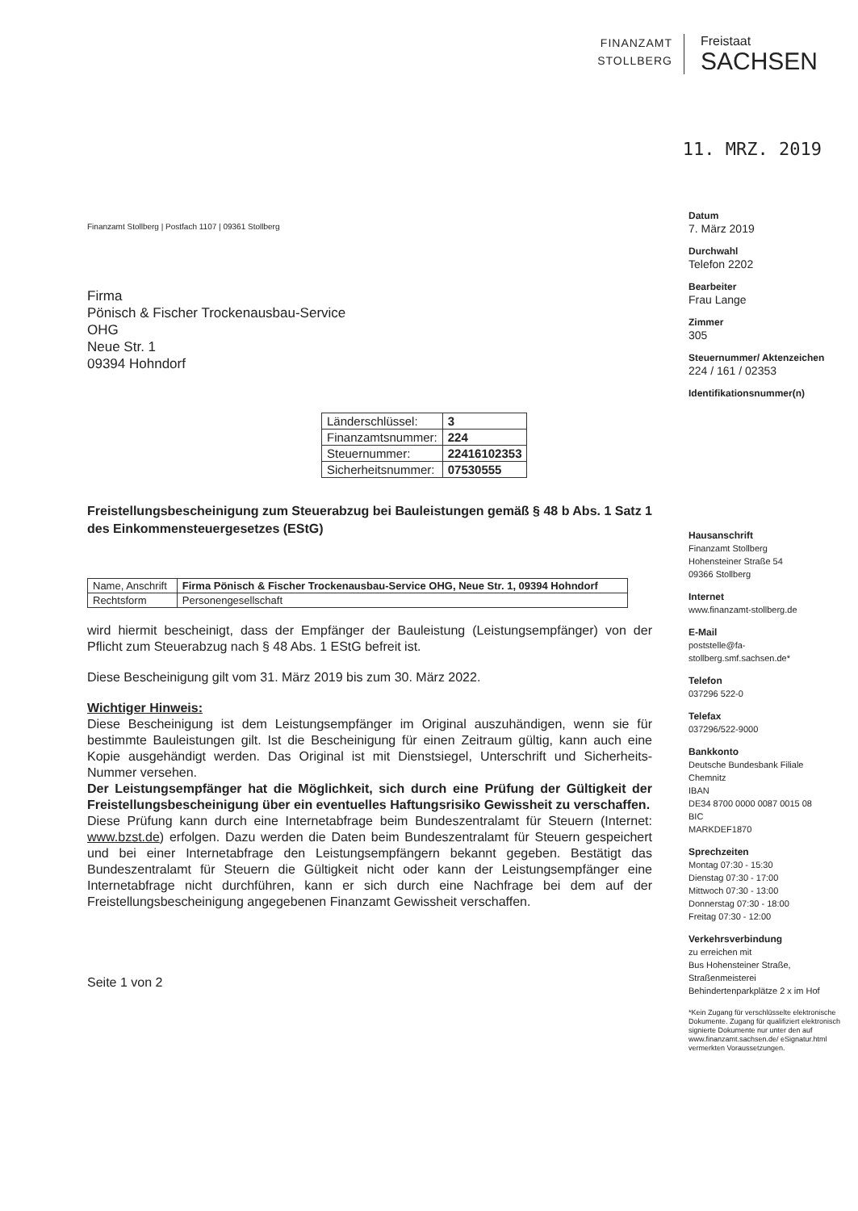FINANZAMT
STOLLBERG
Freistaat
SACHSEN
11. MRZ. 2019
Finanzamt Stollberg | Postfach 1107 | 09361 Stollberg
Firma
Pönisch & Fischer Trockenausbau-Service
OHG
Neue Str. 1
09394 Hohndorf
| Länderschlüssel: | 3 |
| Finanzamtsnummer: | 224 |
| Steuernummer: | 22416102353 |
| Sicherheitsnummer: | 07530555 |
Freistellungsbescheinigung zum Steuerabzug bei Bauleistungen gemäß § 48 b Abs. 1 Satz 1 des Einkommensteuergesetzes (EStG)
| Name, Anschrift | Firma Pönisch & Fischer Trockenausbau-Service OHG, Neue Str. 1, 09394 Hohndorf |
| Rechtsform | Personengesellschaft |
wird hiermit bescheinigt, dass der Empfänger der Bauleistung (Leistungsempfänger) von der Pflicht zum Steuerabzug nach § 48 Abs. 1 EStG befreit ist.
Diese Bescheinigung gilt vom 31. März 2019 bis zum 30. März 2022.
Wichtiger Hinweis:
Diese Bescheinigung ist dem Leistungsempfänger im Original auszuhändigen, wenn sie für bestimmte Bauleistungen gilt. Ist die Bescheinigung für einen Zeitraum gültig, kann auch eine Kopie ausgehändigt werden. Das Original ist mit Dienstsiegel, Unterschrift und Sicherheits-Nummer versehen.
Der Leistungsempfänger hat die Möglichkeit, sich durch eine Prüfung der Gültigkeit der Freistellungsbescheinigung über ein eventuelles Haftungsrisiko Gewissheit zu verschaffen.
Diese Prüfung kann durch eine Internetabfrage beim Bundeszentralamt für Steuern (Internet: www.bzst.de) erfolgen. Dazu werden die Daten beim Bundeszentralamt für Steuern gespeichert und bei einer Internetabfrage den Leistungsempfängern bekannt gegeben. Bestätigt das Bundeszentralamt für Steuern die Gültigkeit nicht oder kann der Leistungsempfänger eine Internetabfrage nicht durchführen, kann er sich durch eine Nachfrage bei dem auf der Freistellungsbescheinigung angegebenen Finanzamt Gewissheit verschaffen.
Seite 1 von 2
Datum
7. März 2019
Durchwahl
Telefon 2202
Bearbeiter
Frau Lange
Zimmer
305
Steuernummer/ Aktenzeichen
224 / 161 / 02353
Identifikationsnummer(n)
Hausanschrift
Finanzamt Stollberg
Hohensteiner Straße 54
09366 Stollberg
Internet
www.finanzamt-stollberg.de
E-Mail
poststelle@fa-stollberg.smf.sachsen.de*
Telefon
037296 522-0
Telefax
037296/522-9000
Bankkonto
Deutsche Bundesbank Filiale Chemnitz
IBAN
DE34 8700 0000 0087 0015 08
BIC
MARKDEF1870
Sprechzeiten
Montag 07:30 - 15:30
Dienstag 07:30 - 17:00
Mittwoch 07:30 - 13:00
Donnerstag 07:30 - 18:00
Freitag 07:30 - 12:00
Verkehrsverbindung
zu erreichen mit
Bus Hohensteiner Straße, Straßenmeisterei
Behindertenparkplätze 2 x im Hof
*Kein Zugang für verschlüsselte elektronische Dokumente. Zugang für qualifiziert elektronisch signierte Dokumente nur unter den auf www.finanzamt.sachsen.de/ eSignatur.html vermerkten Voraussetzungen.